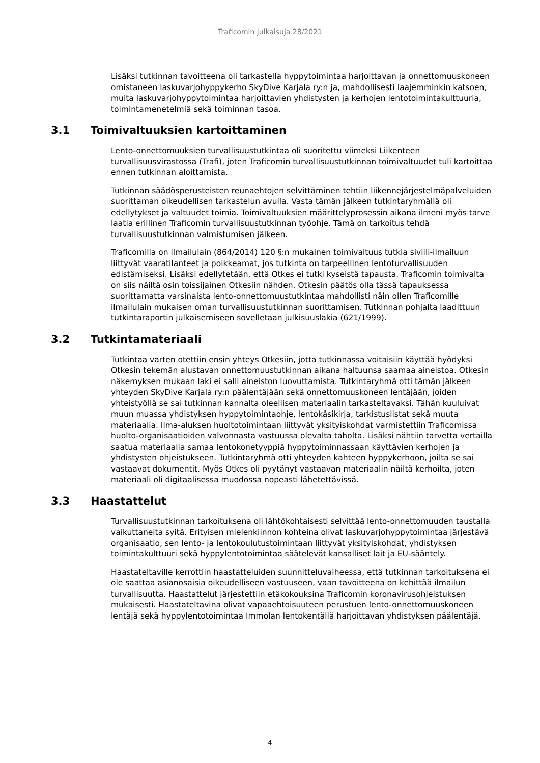Traficomin julkaisuja 28/2021
Lisäksi tutkinnan tavoitteena oli tarkastella hyppytoimintaa harjoittavan ja onnettomuuskoneen omistaneen laskuvarjohyppykerho SkyDive Karjala ry:n ja, mahdollisesti laajemminkin katsoen, muita laskuvarjohyppytoimintaa harjoittavien yhdistysten ja kerhojen lentotoimintakulttuuria, toimintamenetelmiä sekä toiminnan tasoa.
3.1 Toimivaltuuksien kartoittaminen
Lento-onnettomuuksien turvallisuustutkintaa oli suoritettu viimeksi Liikenteen turvallisuusvirastossa (Trafi), joten Traficomin turvallisuustutkinnan toimivaltuudet tuli kartoittaa ennen tutkinnan aloittamista.
Tutkinnan säädösperusteisten reunaehtojen selvittäminen tehtiin liikennejärjestelmäpalveluiden suorittaman oikeudellisen tarkastelun avulla. Vasta tämän jälkeen tutkintaryhmällä oli edellytykset ja valtuudet toimia. Toimivaltuuksien määrittelyprosessin aikana ilmeni myös tarve laatia erillinen Traficomin turvallisuustutkinnan työohje. Tämä on tarkoitus tehdä turvallisuustutkinnan valmistumisen jälkeen.
Traficomilla on ilmailulain (864/2014) 120 §:n mukainen toimivaltuus tutkia siviili-ilmailuun liittyvät vaaratilanteet ja poikkeamat, jos tutkinta on tarpeellinen lentoturvallisuuden edistämiseksi. Lisäksi edellytetään, että Otkes ei tutki kyseistä tapausta. Traficomin toimivalta on siis näiltä osin toissijainen Otkesiin nähden. Otkesin päätös olla tässä tapauksessa suorittamatta varsinaista lento-onnettomuustutkintaa mahdollisti näin ollen Traficomille ilmailulain mukaisen oman turvallisuustutkinnan suorittamisen. Tutkinnan pohjalta laadittuun tutkintaraportin julkaisemiseen sovelletaan julkisuuslakia (621/1999).
3.2 Tutkintamateriaali
Tutkintaa varten otettiin ensin yhteys Otkesiin, jotta tutkinnassa voitaisiin käyttää hyödyksi Otkesin tekemän alustavan onnettomuustutkinnan aikana haltuunsa saamaa aineistoa. Otkesin näkemyksen mukaan laki ei salli aineiston luovuttamista. Tutkintaryhmä otti tämän jälkeen yhteyden SkyDive Karjala ry:n päälentäjään sekä onnettomuuskoneen lentäjään, joiden yhteistyöllä se sai tutkinnan kannalta oleellisen materiaalin tarkasteltavaksi. Tähän kuuluivat muun muassa yhdistyksen hyppytoimintaohje, lentokäsikirja, tarkistuslistat sekä muuta materiaalia. Ilma-aluksen huoltotoimintaan liittyvät yksityiskohdat varmistettiin Traficomissa huolto-organisaatioiden valvonnasta vastuussa olevalta taholta. Lisäksi nähtiin tarvetta vertailla saatua materiaalia samaa lentokonetyyppiä hyppytoiminnassaan käyttävien kerhojen ja yhdistysten ohjeistukseen. Tutkintaryhmä otti yhteyden kahteen hyppykerhoon, joilta se sai vastaavat dokumentit. Myös Otkes oli pyytänyt vastaavan materiaalin näiltä kerhoilta, joten materiaali oli digitaalisessa muodossa nopeasti lähetettävissä.
3.3 Haastattelut
Turvallisuustutkinnan tarkoituksena oli lähtökohtaisesti selvittää lento-onnettomuuden taustalla vaikuttaneita syitä. Erityisen mielenkiinnon kohteina olivat laskuvarjohyppytoimintaa järjestävä organisaatio, sen lento- ja lentokoulutustoimintaan liittyvät yksityiskohdat, yhdistyksen toimintakulttuuri sekä hyppylentotoimintaa säätelevät kansalliset lait ja EU-sääntely.
Haastateltaville kerrottiin haastatteluiden suunnitteluvaiheessa, että tutkinnan tarkoituksena ei ole saattaa asianosaisia oikeudelliseen vastuuseen, vaan tavoitteena on kehittää ilmailun turvallisuutta. Haastattelut järjestettiin etäkokouksina Traficomin koronavirusohjeistuksen mukaisesti. Haastateltavina olivat vapaaehtoisuuteen perustuen lento-onnettomuuskoneen lentäjä sekä hyppylentotoimintaa Immolan lentokentällä harjoittavan yhdistyksen päälentäjä.
4